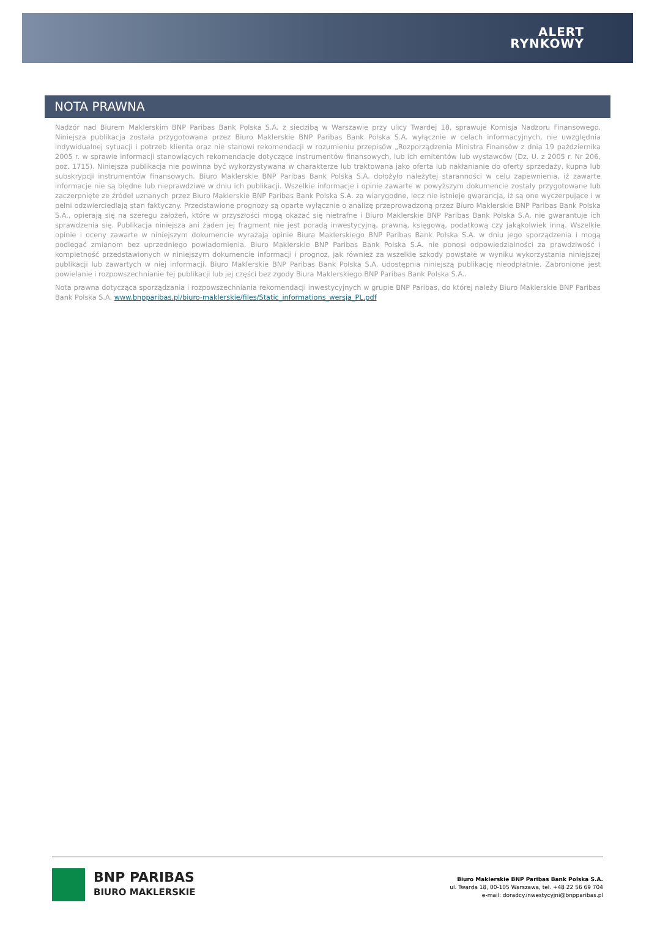ALERT
RYNKOWY
NOTA PRAWNA
Nadzór nad Biurem Maklerskim BNP Paribas Bank Polska S.A. z siedzibą w Warszawie przy ulicy Twardej 18, sprawuje Komisja Nadzoru Finansowego. Niniejsza publikacja została przygotowana przez Biuro Maklerskie BNP Paribas Bank Polska S.A. wyłącznie w celach informacyjnych, nie uwzględnia indywidualnej sytuacji i potrzeb klienta oraz nie stanowi rekomendacji w rozumieniu przepisów „Rozporządzenia Ministra Finansów z dnia 19 października 2005 r. w sprawie informacji stanowiących rekomendacje dotyczące instrumentów finansowych, lub ich emitentów lub wystawców (Dz. U. z 2005 r. Nr 206, poz. 1715). Niniejsza publikacja nie powinna być wykorzystywana w charakterze lub traktowana jako oferta lub nakłanianie do oferty sprzedaży, kupna lub subskrypcji instrumentów finansowych. Biuro Maklerskie BNP Paribas Bank Polska S.A. dołożyło należytej staranności w celu zapewnienia, iż zawarte informacje nie są błędne lub nieprawdziwe w dniu ich publikacji. Wszelkie informacje i opinie zawarte w powyższym dokumencie zostały przygotowane lub zaczerpnięte ze źródeł uznanych przez Biuro Maklerskie BNP Paribas Bank Polska S.A. za wiarygodne, lecz nie istnieje gwarancja, iż są one wyczerpujące i w pełni odzwierciedlają stan faktyczny. Przedstawione prognozy są oparte wyłącznie o analizę przeprowadzoną przez Biuro Maklerskie BNP Paribas Bank Polska S.A., opierają się na szeregu założeń, które w przyszłości mogą okazać się nietrafne i Biuro Maklerskie BNP Paribas Bank Polska S.A. nie gwarantuje ich sprawdzenia się. Publikacja niniejsza ani żaden jej fragment nie jest poradą inwestycyjną, prawną, księgową, podatkową czy jakąkolwiek inną. Wszelkie opinie i oceny zawarte w niniejszym dokumencie wyrażają opinie Biura Maklerskiego BNP Paribas Bank Polska S.A. w dniu jego sporządzenia i mogą podlegać zmianom bez uprzedniego powiadomienia. Biuro Maklerskie BNP Paribas Bank Polska S.A. nie ponosi odpowiedzialności za prawdziwość i kompletność przedstawionych w niniejszym dokumencie informacji i prognoz, jak również za wszelkie szkody powstałe w wyniku wykorzystania niniejszej publikacji lub zawartych w niej informacji. Biuro Maklerskie BNP Paribas Bank Polska S.A. udostępnia niniejszą publikację nieodpłatnie. Zabronione jest powielanie i rozpowszechnianie tej publikacji lub jej części bez zgody Biura Maklerskiego BNP Paribas Bank Polska S.A..
Nota prawna dotycząca sporządzania i rozpowszechniania rekomendacji inwestycyjnych w grupie BNP Paribas, do której należy Biuro Maklerskie BNP Paribas Bank Polska S.A. www.bnpparibas.pl/biuro-maklerskie/files/Static_informations_wersja_PL.pdf
BNP PARIBAS
BIURO MAKLERSKIE
Biuro Maklerskie BNP Paribas Bank Polska S.A.
ul. Twarda 18, 00-105 Warszawa, tel. +48 22 56 69 704
e-mail: doradcy.inwestycyjni@bnpparibas.pl